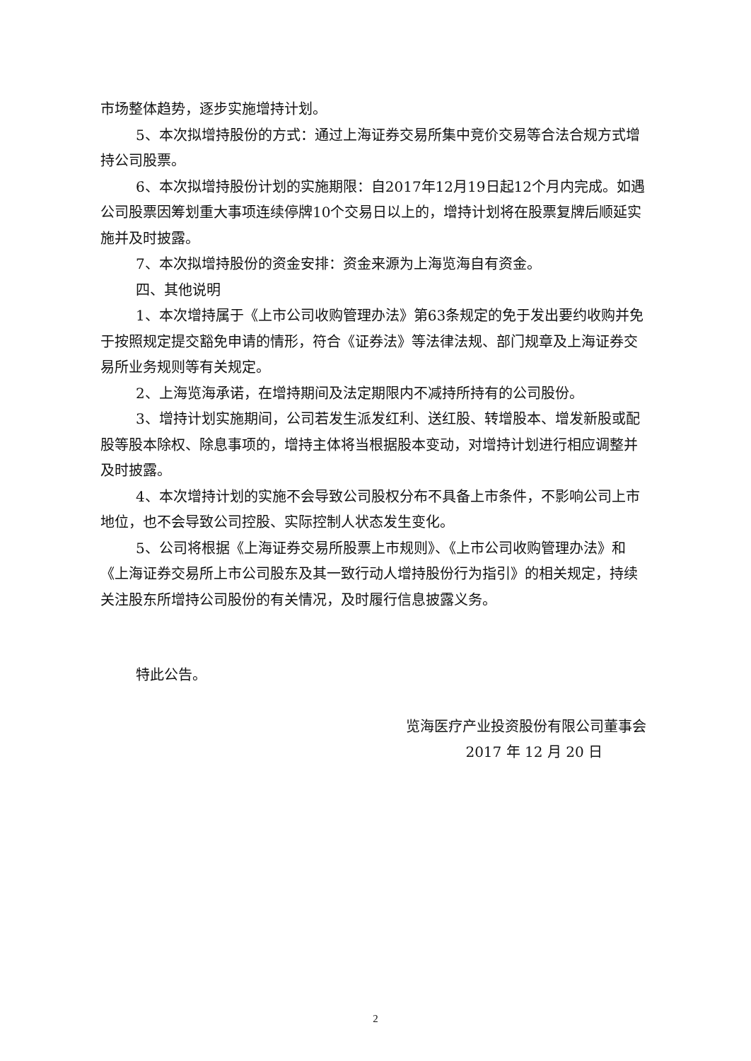市场整体趋势，逐步实施增持计划。
5、本次拟增持股份的方式：通过上海证券交易所集中竞价交易等合法合规方式增持公司股票。
6、本次拟增持股份计划的实施期限：自2017年12月19日起12个月内完成。如遇公司股票因筹划重大事项连续停牌10个交易日以上的，增持计划将在股票复牌后顺延实施并及时披露。
7、本次拟增持股份的资金安排：资金来源为上海览海自有资金。
四、其他说明
1、本次增持属于《上市公司收购管理办法》第63条规定的免于发出要约收购并免于按照规定提交豁免申请的情形，符合《证券法》等法律法规、部门规章及上海证券交易所业务规则等有关规定。
2、上海览海承诺，在增持期间及法定期限内不减持所持有的公司股份。
3、增持计划实施期间，公司若发生派发红利、送红股、转增股本、增发新股或配股等股本除权、除息事项的，增持主体将当根据股本变动，对增持计划进行相应调整并及时披露。
4、本次增持计划的实施不会导致公司股权分布不具备上市条件，不影响公司上市地位，也不会导致公司控股、实际控制人状态发生变化。
5、公司将根据《上海证券交易所股票上市规则》、《上市公司收购管理办法》和《上海证券交易所上市公司股东及其一致行动人增持股份行为指引》的相关规定，持续关注股东所增持公司股份的有关情况，及时履行信息披露义务。
特此公告。
览海医疗产业投资股份有限公司董事会
2017 年 12 月 20 日
2